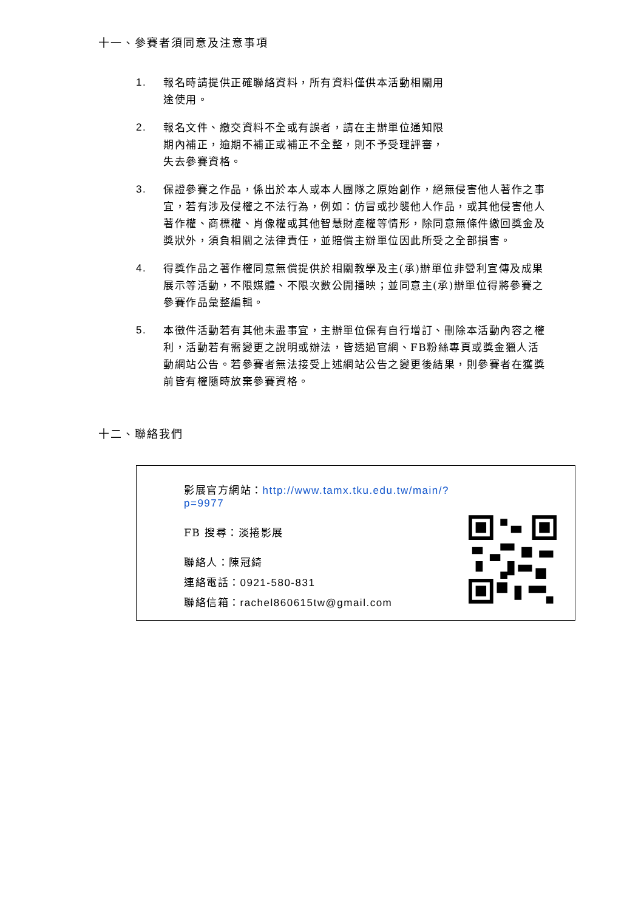十一、參賽者須同意及注意事項
1. 報名時請提供正確聯絡資料，所有資料僅供本活動相關用
途使用。
2. 報名文件、繳交資料不全或有誤者，請在主辦單位通知限
期內補正，逾期不補正或補正不全整，則不予受理評審，
失去參賽資格。
3. 保證參賽之作品，係出於本人或本人團隊之原始創作，絕無侵害他人著作之事宜，若有涉及侵權之不法行為，例如：仿冒或抄襲他人作品，或其他侵害他人著作權、商標權、肖像權或其他智慧財產權等情形，除同意無條件繳回獎金及獎狀外，須負相關之法律責任，並賠償主辦單位因此所受之全部損害。
4. 得獎作品之著作權同意無償提供於相關教學及主(承)辦單位非營利宣傳及成果展示等活動，不限媒體、不限次數公開播映；並同意主(承)辦單位得將參賽之參賽作品彙整編輯。
5. 本徵件活動若有其他未盡事宜，主辦單位保有自行增訂、刪除本活動內容之權利，活動若有需變更之說明或辦法，皆透過官網、FB粉絲專頁或獎金獵人活動網站公告。若參賽者無法接受上述網站公告之變更後結果，則參賽者在獲獎前皆有權隨時放棄參賽資格。
十二、聯絡我們
影展官方網站：http://www.tamx.tku.edu.tw/main/?p=9977
FB 搜尋：淡捲影展
聯絡人：陳冠綺
連絡電話：0921-580-831
聯絡信箱：rachel860615tw@gmail.com